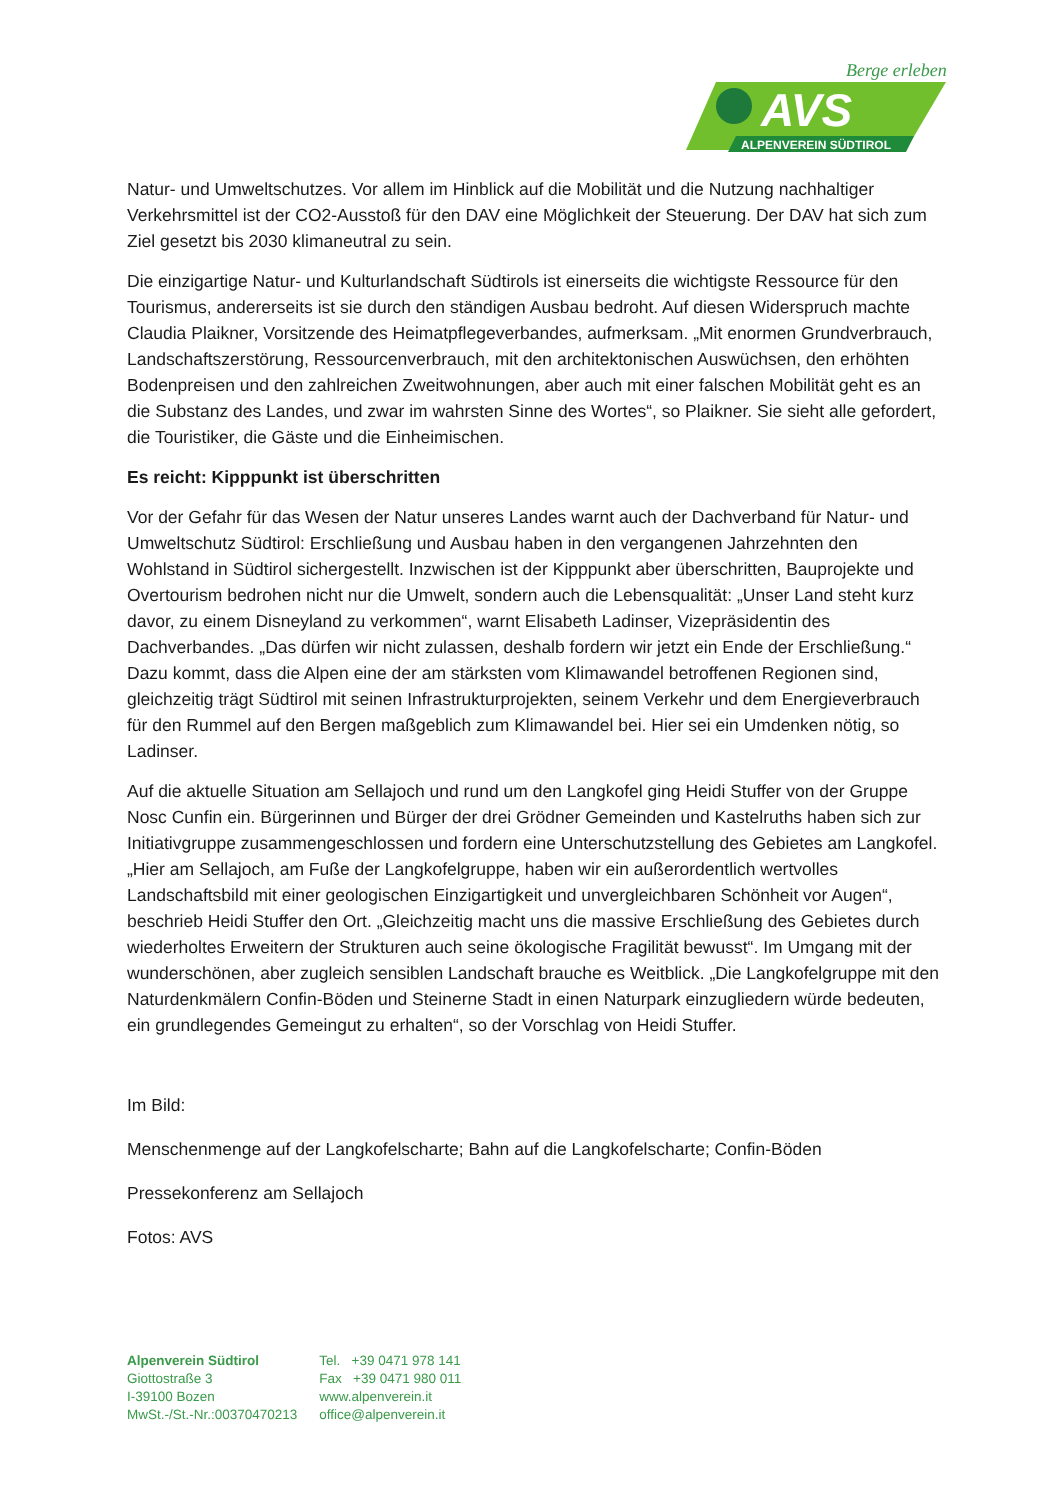Berge erleben
AVS
ALPENVEREIN SÜDTIROL
Natur- und Umweltschutzes. Vor allem im Hinblick auf die Mobilität und die Nutzung nachhaltiger Verkehrsmittel ist der CO2-Ausstoß für den DAV eine Möglichkeit der Steuerung. Der DAV hat sich zum Ziel gesetzt bis 2030 klimaneutral zu sein.
Die einzigartige Natur- und Kulturlandschaft Südtirols ist einerseits die wichtigste Ressource für den Tourismus, andererseits ist sie durch den ständigen Ausbau bedroht. Auf diesen Widerspruch machte Claudia Plaikner, Vorsitzende des Heimatpflegeverbandes, aufmerksam. „Mit enormen Grundverbrauch, Landschaftszerstörung, Ressourcenverbrauch, mit den architektonischen Auswüchsen, den erhöhten Bodenpreisen und den zahlreichen Zweitwohnungen, aber auch mit einer falschen Mobilität geht es an die Substanz des Landes, und zwar im wahrsten Sinne des Wortes“, so Plaikner. Sie sieht alle gefordert, die Touristiker, die Gäste und die Einheimischen.
Es reicht: Kipppunkt ist überschritten
Vor der Gefahr für das Wesen der Natur unseres Landes warnt auch der Dachverband für Natur- und Umweltschutz Südtirol: Erschließung und Ausbau haben in den vergangenen Jahrzehnten den Wohlstand in Südtirol sichergestellt. Inzwischen ist der Kipppunkt aber überschritten, Bauprojekte und Overtourism bedrohen nicht nur die Umwelt, sondern auch die Lebensqualität: „Unser Land steht kurz davor, zu einem Disneyland zu verkommen“, warnt Elisabeth Ladinser, Vizepräsidentin des Dachverbandes. „Das dürfen wir nicht zulassen, deshalb fordern wir jetzt ein Ende der Erschließung.“ Dazu kommt, dass die Alpen eine der am stärksten vom Klimawandel betroffenen Regionen sind, gleichzeitig trägt Südtirol mit seinen Infrastrukturprojekten, seinem Verkehr und dem Energieverbrauch für den Rummel auf den Bergen maßgeblich zum Klimawandel bei. Hier sei ein Umdenken nötig, so Ladinser.
Auf die aktuelle Situation am Sellajoch und rund um den Langkofel ging Heidi Stuffer von der Gruppe Nosc Cunfin ein. Bürgerinnen und Bürger der drei Grödner Gemeinden und Kastelruths haben sich zur Initiativgruppe zusammengeschlossen und fordern eine Unterschutzstellung des Gebietes am Langkofel. „Hier am Sellajoch, am Fuße der Langkofelgruppe, haben wir ein außerordentlich wertvolles Landschaftsbild mit einer geologischen Einzigartigkeit und unvergleichbaren Schönheit vor Augen“, beschrieb Heidi Stuffer den Ort. „Gleichzeitig macht uns die massive Erschließung des Gebietes durch wiederholtes Erweitern der Strukturen auch seine ökologische Fragilität bewusst“. Im Umgang mit der wunderschönen, aber zugleich sensiblen Landschaft brauche es Weitblick. „Die Langkofelgruppe mit den Naturdenkmälern Confin-Böden und Steinerne Stadt in einen Naturpark einzugliedern würde bedeuten, ein grundlegendes Gemeingut zu erhalten“, so der Vorschlag von Heidi Stuffer.
Im Bild:
Menschenmenge auf der Langkofelscharte; Bahn auf die Langkofelscharte; Confin-Böden
Pressekonferenz am Sellajoch
Fotos: AVS
Alpenverein Südtirol
Giottostraße 3
I-39100 Bozen
MwSt.-/St.-Nr.:00370470213
Tel. +39 0471 978 141
Fax +39 0471 980 011
www.alpenverein.it
office@alpenverein.it